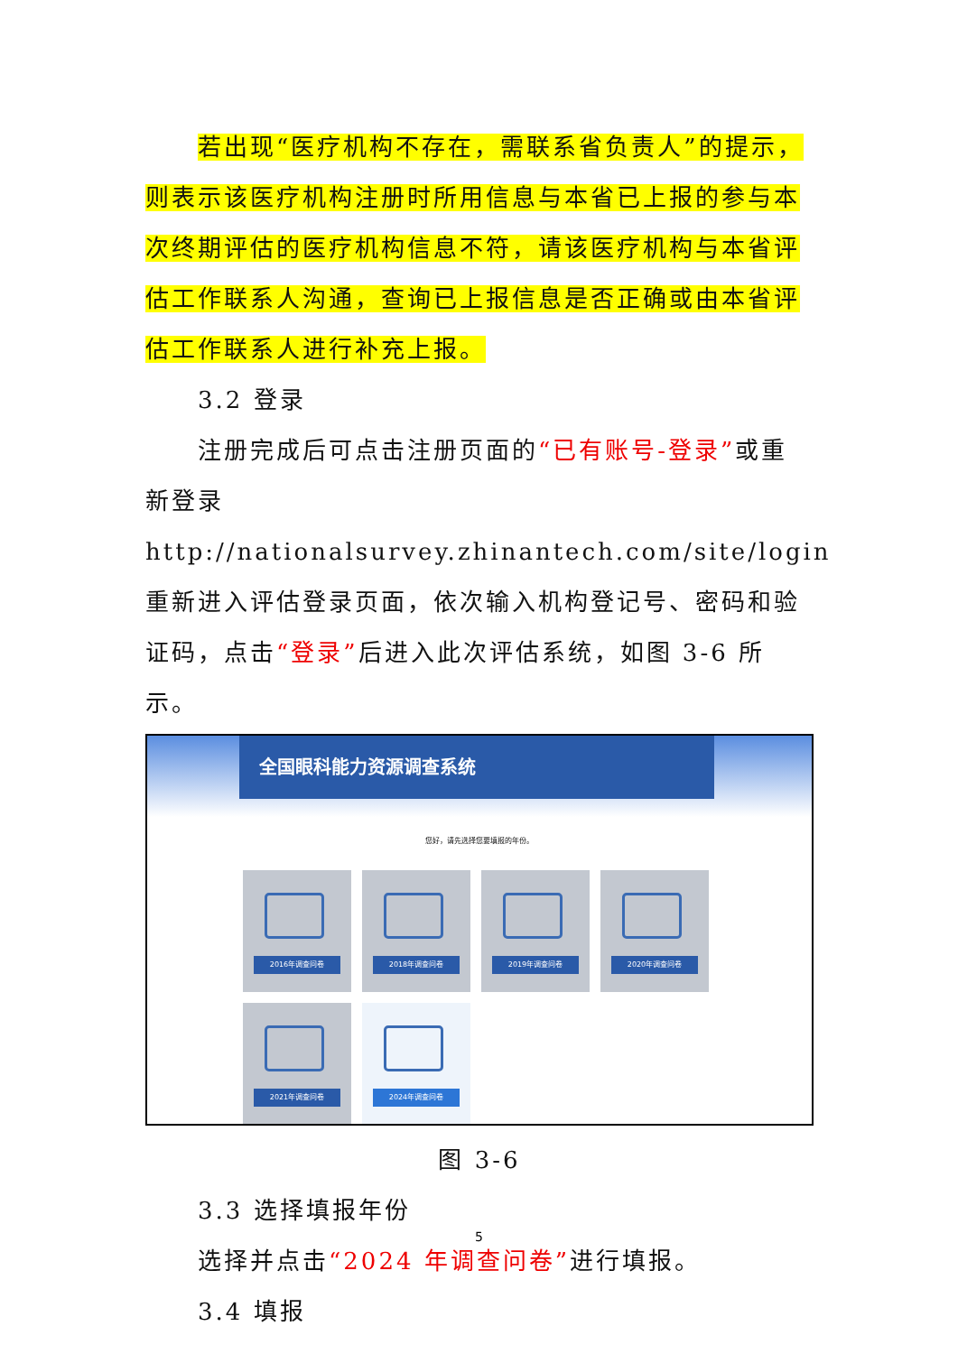若出现“医疗机构不存在，需联系省负责人”的提示，则表示该医疗机构注册时所用信息与本省已上报的参与本次终期评估的医疗机构信息不符，请该医疗机构与本省评估工作联系人沟通，查询已上报信息是否正确或由本省评估工作联系人进行补充上报。
3.2 登录
注册完成后可点击注册页面的“已有账号-登录”或重新登录 http://nationalsurvey.zhinantech.com/site/login 重新进入评估登录页面，依次输入机构登记号、密码和验证码，点击“登录”后进入此次评估系统，如图 3-6 所示。
全国眼科能力资源调查系统
您好，请先选择您要填报的年份。
2016年调查问卷
2018年调查问卷
2019年调查问卷
2020年调查问卷
2021年调查问卷
2024年调查问卷
图 3-6
3.3 选择填报年份
选择并点击“2024 年调查问卷”进行填报。
3.4 填报
5